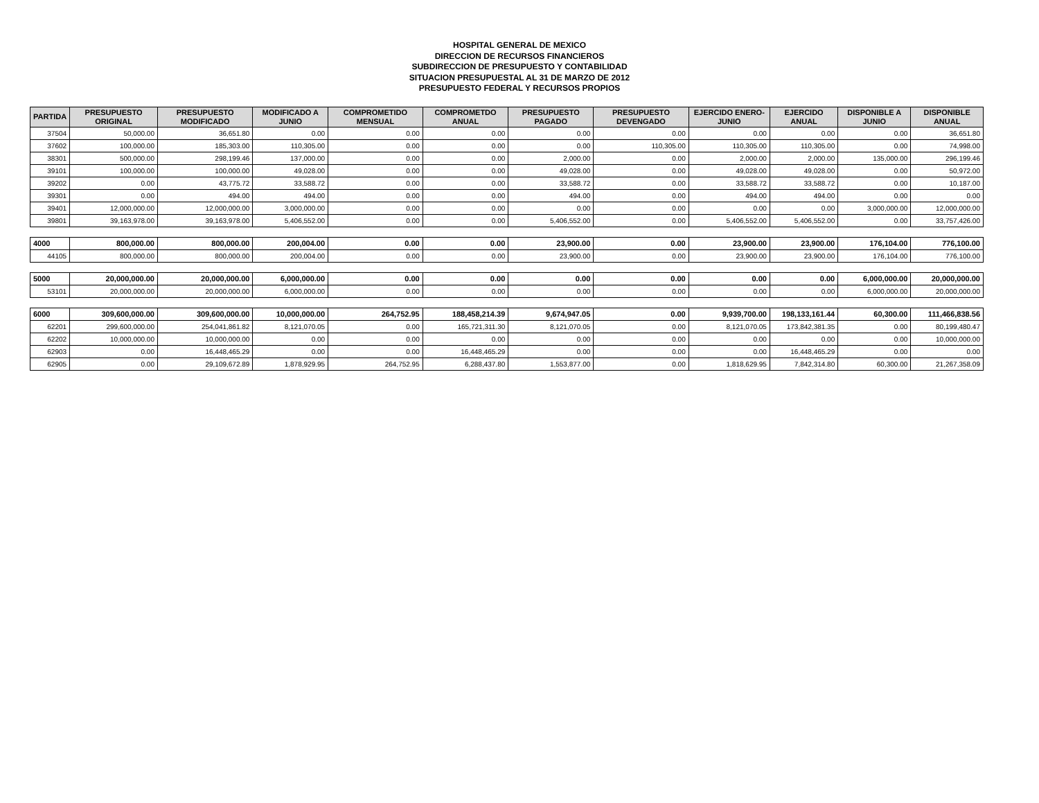HOSPITAL GENERAL DE MEXICO
DIRECCION DE RECURSOS FINANCIEROS
SUBDIRECCION DE PRESUPUESTO Y CONTABILIDAD
SITUACION PRESUPUESTAL AL 31 DE MARZO DE 2012
PRESUPUESTO FEDERAL Y RECURSOS PROPIOS
| PARTIDA | PRESUPUESTO ORIGINAL | PRESUPUESTO MODIFICADO | MODIFICADO A JUNIO | COMPROMETIDO MENSUAL | COMPROMETDO ANUAL | PRESUPUESTO PAGADO | PRESUPUESTO DEVENGADO | EJERCIDO ENERO-JUNIO | EJERCIDO ANUAL | DISPONIBLE A JUNIO | DISPONIBLE ANUAL |
| --- | --- | --- | --- | --- | --- | --- | --- | --- | --- | --- | --- |
| 37504 | 50,000.00 | 36,651.80 | 0.00 | 0.00 | 0.00 | 0.00 | 0.00 | 0.00 | 0.00 | 0.00 | 36,651.80 |
| 37602 | 100,000.00 | 185,303.00 | 110,305.00 | 0.00 | 0.00 | 0.00 | 110,305.00 | 110,305.00 | 110,305.00 | 0.00 | 74,998.00 |
| 38301 | 500,000.00 | 298,199.46 | 137,000.00 | 0.00 | 0.00 | 2,000.00 | 0.00 | 2,000.00 | 2,000.00 | 135,000.00 | 296,199.46 |
| 39101 | 100,000.00 | 100,000.00 | 49,028.00 | 0.00 | 0.00 | 49,028.00 | 0.00 | 49,028.00 | 49,028.00 | 0.00 | 50,972.00 |
| 39202 | 0.00 | 43,775.72 | 33,588.72 | 0.00 | 0.00 | 33,588.72 | 0.00 | 33,588.72 | 33,588.72 | 0.00 | 10,187.00 |
| 39301 | 0.00 | 494.00 | 494.00 | 0.00 | 0.00 | 494.00 | 0.00 | 494.00 | 494.00 | 0.00 | 0.00 |
| 39401 | 12,000,000.00 | 12,000,000.00 | 3,000,000.00 | 0.00 | 0.00 | 0.00 | 0.00 | 0.00 | 0.00 | 3,000,000.00 | 12,000,000.00 |
| 39801 | 39,163,978.00 | 39,163,978.00 | 5,406,552.00 | 0.00 | 0.00 | 5,406,552.00 | 0.00 | 5,406,552.00 | 5,406,552.00 | 0.00 | 33,757,426.00 |
| 4000 | 800,000.00 | 800,000.00 | 200,004.00 | 0.00 | 0.00 | 23,900.00 | 0.00 | 23,900.00 | 23,900.00 | 176,104.00 | 776,100.00 |
| 44105 | 800,000.00 | 800,000.00 | 200,004.00 | 0.00 | 0.00 | 23,900.00 | 0.00 | 23,900.00 | 23,900.00 | 176,104.00 | 776,100.00 |
| 5000 | 20,000,000.00 | 20,000,000.00 | 6,000,000.00 | 0.00 | 0.00 | 0.00 | 0.00 | 0.00 | 0.00 | 6,000,000.00 | 20,000,000.00 |
| 53101 | 20,000,000.00 | 20,000,000.00 | 6,000,000.00 | 0.00 | 0.00 | 0.00 | 0.00 | 0.00 | 0.00 | 6,000,000.00 | 20,000,000.00 |
| 6000 | 309,600,000.00 | 309,600,000.00 | 10,000,000.00 | 264,752.95 | 188,458,214.39 | 9,674,947.05 | 0.00 | 9,939,700.00 | 198,133,161.44 | 60,300.00 | 111,466,838.56 |
| 62201 | 299,600,000.00 | 254,041,861.82 | 8,121,070.05 | 0.00 | 165,721,311.30 | 8,121,070.05 | 0.00 | 8,121,070.05 | 173,842,381.35 | 0.00 | 80,199,480.47 |
| 62202 | 10,000,000.00 | 10,000,000.00 | 0.00 | 0.00 | 0.00 | 0.00 | 0.00 | 0.00 | 0.00 | 0.00 | 10,000,000.00 |
| 62903 | 0.00 | 16,448,465.29 | 0.00 | 0.00 | 16,448,465.29 | 0.00 | 0.00 | 0.00 | 16,448,465.29 | 0.00 | 0.00 |
| 62905 | 0.00 | 29,109,672.89 | 1,878,929.95 | 264,752.95 | 6,288,437.80 | 1,553,877.00 | 0.00 | 1,818,629.95 | 7,842,314.80 | 60,300.00 | 21,267,358.09 |